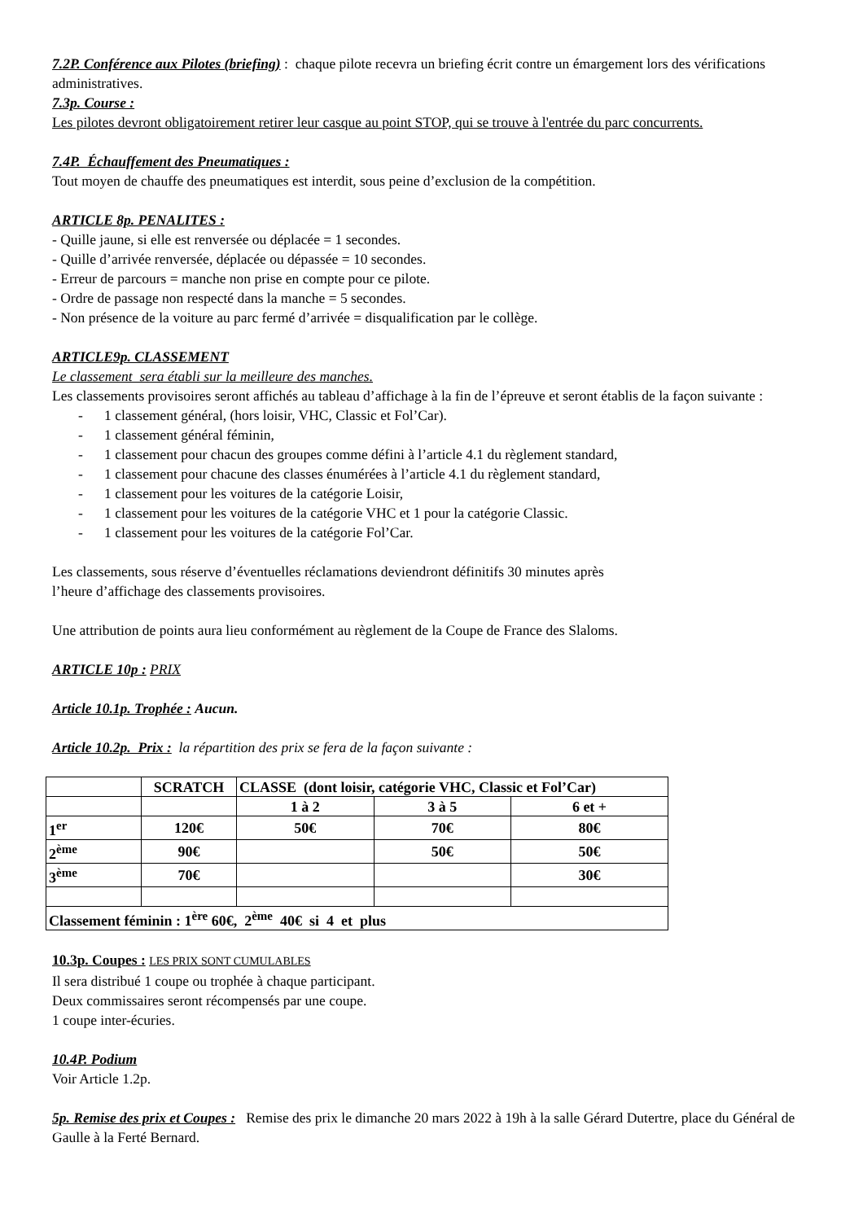7.2P. Conférence aux Pilotes (briefing) : chaque pilote recevra un briefing écrit contre un émargement lors des vérifications administratives.
7.3p. Course :
Les pilotes devront obligatoirement retirer leur casque au point STOP, qui se trouve à l'entrée du parc concurrents.
7.4P. Échauffement des Pneumatiques :
Tout moyen de chauffe des pneumatiques est interdit, sous peine d’exclusion de la compétition.
ARTICLE 8p. PENALITES :
- Quille jaune, si elle est renversée ou déplacée = 1 secondes.
- Quille d’arrivée renversée, déplacée ou dépassée = 10 secondes.
- Erreur de parcours = manche non prise en compte pour ce pilote.
- Ordre de passage non respecté dans la manche = 5 secondes.
- Non présence de la voiture au parc fermé d’arrivée = disqualification par le collège.
ARTICLE9p. CLASSEMENT
Le classement sera établi sur la meilleure des manches.
Les classements provisoires seront affichés au tableau d’affichage à la fin de l’épreuve et seront établis de la façon suivante :
- 1 classement général, (hors loisir, VHC, Classic et Fol’Car).
- 1 classement général féminin,
- 1 classement pour chacun des groupes comme défini à l’article 4.1 du règlement standard,
- 1 classement pour chacune des classes énumérées à l’article 4.1 du règlement standard,
- 1 classement pour les voitures de la catégorie Loisir,
- 1 classement pour les voitures de la catégorie VHC et 1 pour la catégorie Classic.
- 1 classement pour les voitures de la catégorie Fol’Car.
Les classements, sous réserve d’éventuelles réclamations deviendront définitifs 30 minutes après
l’heure d’affichage des classements provisoires.
Une attribution de points aura lieu conformément au règlement de la Coupe de France des Slaloms.
ARTICLE 10p : PRIX
Article 10.1p. Trophée : Aucun.
Article 10.2p. Prix : la répartition des prix se fera de la façon suivante :
| | SCRATCH | CLASSE (dont loisir, catégorie VHC, Classic et Fol’Car) | | |
| | | 1 à 2 | 3 à 5 | 6 et + |
| 1<sup>er</sup> | 120€ | 50€ | 70€ | 80€ |
| 2<sup>ème</sup> | 90€ | | 50€ | 50€ |
| 3<sup>ème</sup> | 70€ | | | 30€ |
| Classement féminin : 1<sup>ère</sup> 60€, 2<sup>ème</sup> 40€ si 4 et plus | | | | |
10.3p. Coupes : LES PRIX SONT CUMULABLES
Il sera distribué 1 coupe ou trophée à chaque participant.
Deux commissaires seront récompensés par une coupe.
1 coupe inter-écuries.
10.4P. Podium
Voir Article 1.2p.
5p. Remise des prix et Coupes : Remise des prix le dimanche 20 mars 2022 à 19h à la salle Gérard Dutertre, place du Général de Gaulle à la Ferté Bernard.